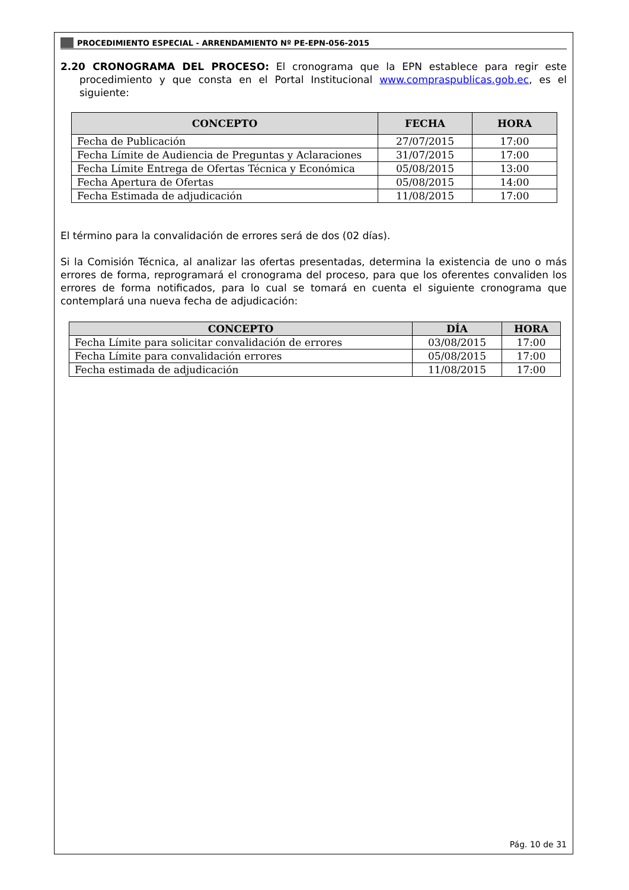PROCEDIMIENTO ESPECIAL - ARRENDAMIENTO Nº PE-EPN-056-2015
2.20 CRONOGRAMA DEL PROCESO: El cronograma que la EPN establece para regir este procedimiento y que consta en el Portal Institucional www.compraspublicas.gob.ec, es el siguiente:
| CONCEPTO | FECHA | HORA |
| --- | --- | --- |
| Fecha de Publicación | 27/07/2015 | 17:00 |
| Fecha Límite de Audiencia de Preguntas y Aclaraciones | 31/07/2015 | 17:00 |
| Fecha Límite Entrega de Ofertas Técnica y Económica | 05/08/2015 | 13:00 |
| Fecha Apertura de Ofertas | 05/08/2015 | 14:00 |
| Fecha Estimada de adjudicación | 11/08/2015 | 17:00 |
El término para la convalidación de errores será de dos (02 días).
Si la Comisión Técnica, al analizar las ofertas presentadas, determina la existencia de uno o más errores de forma, reprogramará el cronograma del proceso, para que los oferentes convaliden los errores de forma notificados, para lo cual se tomará en cuenta el siguiente cronograma que contemplará una nueva fecha de adjudicación:
| CONCEPTO | DÍA | HORA |
| --- | --- | --- |
| Fecha Límite para solicitar convalidación de errores | 03/08/2015 | 17:00 |
| Fecha Límite para convalidación errores | 05/08/2015 | 17:00 |
| Fecha estimada de adjudicación | 11/08/2015 | 17:00 |
Pág. 10 de 31